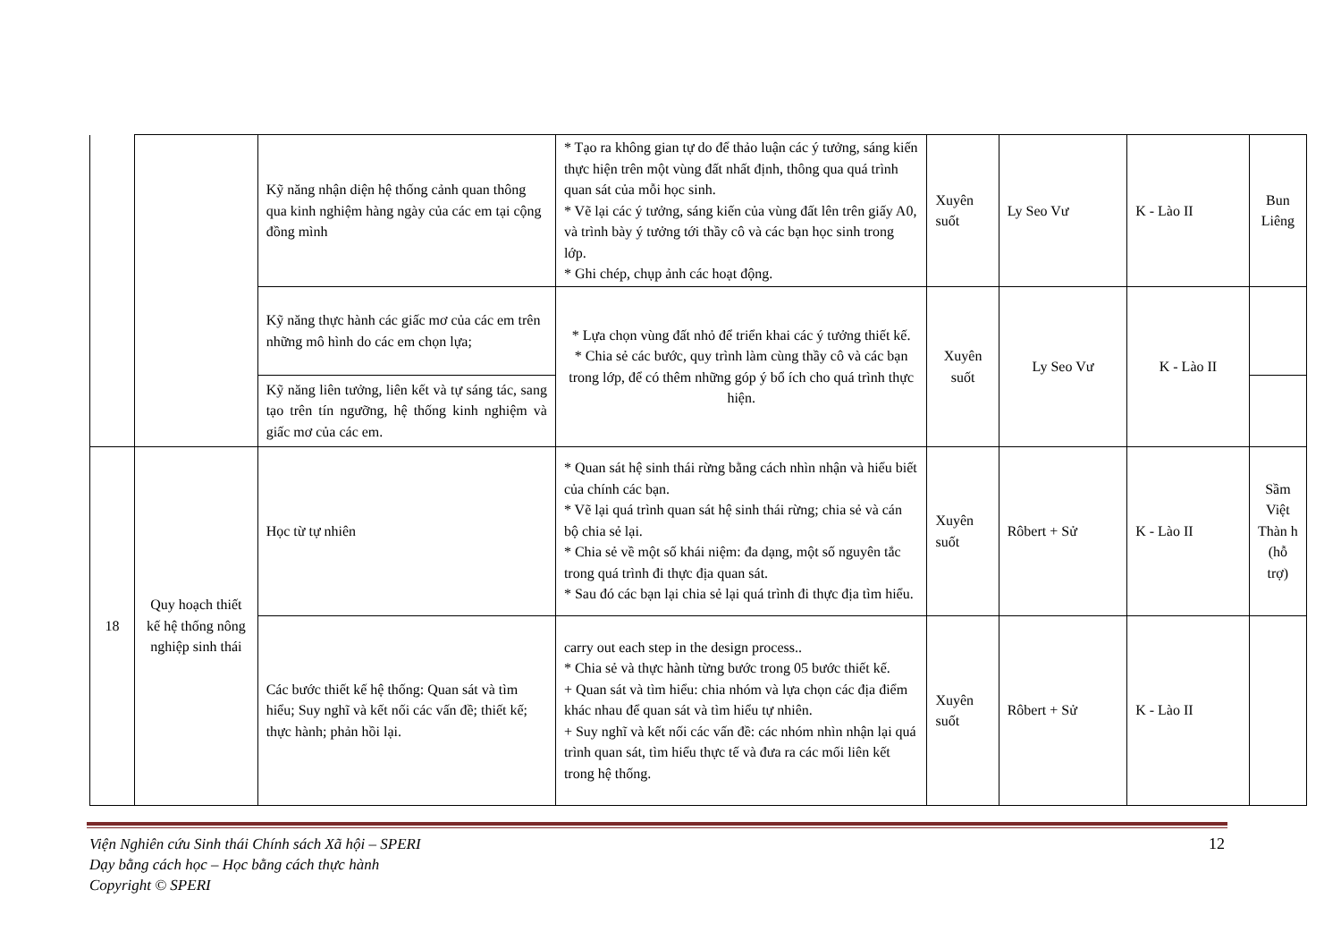| | | Kỹ năng nhận diện hệ thống cảnh quan thông qua kinh nghiệm hàng ngày của các em tại cộng đồng mình | * Tạo ra không gian tự do để thảo luận các ý tưởng, sáng kiến thực hiện trên một vùng đất nhất định, thông qua quá trình quan sát của mỗi học sinh. * Vẽ lại các ý tưởng, sáng kiến của vùng đất lên trên giấy A0, và trình bày ý tưởng tới thầy cô và các bạn học sinh trong lớp. * Ghi chép, chụp ảnh các hoạt động. | Xuyên suốt | Ly Seo Vư | K - Lào II | Bun Liêng |
| | | Kỹ năng thực hành các giấc mơ của các em trên những mô hình do các em chọn lựa; | * Lựa chọn vùng đất nhỏ để triển khai các ý tưởng thiết kế. * Chia sẻ các bước, quy trình làm cùng thầy cô và các bạn trong lớp, để có thêm những góp ý bổ ích cho quá trình thực hiện. | Xuyên suốt | Ly Seo Vư | K - Lào II | |
| | | Kỹ năng liên tưởng, liên kết và tự sáng tác, sang tạo trên tín ngưỡng, hệ thống kinh nghiệm và giấc mơ của các em. | | | | | |
| 18 | Quy hoạch thiết kế hệ thống nông nghiệp sinh thái | Học từ tự nhiên | * Quan sát hệ sinh thái rừng bằng cách nhìn nhận và hiểu biết của chính các bạn. * Vẽ lại quá trình quan sát hệ sinh thái rừng; chia sẻ và cán bộ chia sẻ lại. * Chia sẻ về một số khái niệm: đa dạng, một số nguyên tắc trong quá trình đi thực địa quan sát. * Sau đó các bạn lại chia sẻ lại quá trình đi thực địa tìm hiểu. | Xuyên suốt | Rôbert + Sử | K - Lào II | Sầm Việt Thàn h (hỗ trợ) |
| | | Các bước thiết kế hệ thống: Quan sát và tìm hiểu; Suy nghĩ và kết nối các vấn đề; thiết kế; thực hành; phản hồi lại. | carry out each step in the design process.. * Chia sẻ và thực hành từng bước trong 05 bước thiết kế. + Quan sát và tìm hiểu: chia nhóm và lựa chọn các địa điểm khác nhau để quan sát và tìm hiểu tự nhiên. + Suy nghĩ và kết nối các vấn đề: các nhóm nhìn nhận lại quá trình quan sát, tìm hiểu thực tế và đưa ra các mối liên kết trong hệ thống. | Xuyên suốt | Rôbert + Sử | K - Lào II | |
Viện Nghiên cứu Sinh thái Chính sách Xã hội – SPERI
Dạy bằng cách học – Học bằng cách thực hành
Copyright © SPERI
12